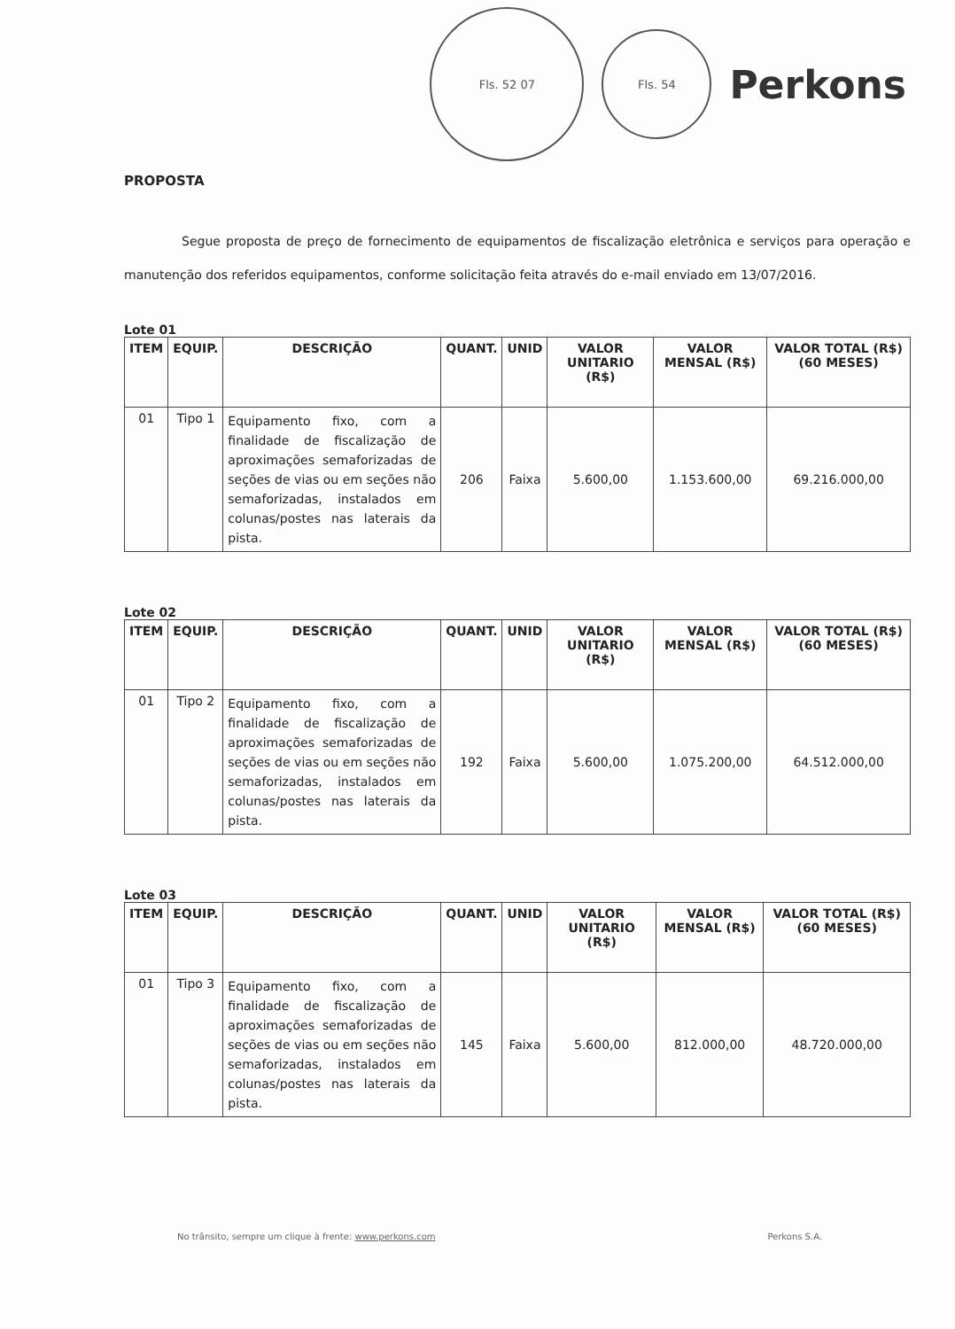Fls. 52 07
Fls. 54
Perkons
PROPOSTA
Segue proposta de preço de fornecimento de equipamentos de fiscalização eletrônica e serviços para operação e manutenção dos referidos equipamentos, conforme solicitação feita através do e-mail enviado em 13/07/2016.
Lote 01
| ITEM | EQUIP. | DESCRIÇÃO | QUANT. | UNID | VALOR UNITARIO (R$) | VALOR MENSAL (R$) | VALOR TOTAL (R$) (60 MESES) |
| --- | --- | --- | --- | --- | --- | --- | --- |
| 01 | Tipo 1 | Equipamento fixo, com a finalidade de fiscalização de aproximações semaforizadas de seções de vias ou em seções não semaforizadas, instalados em colunas/postes nas laterais da pista. | 206 | Faixa | 5.600,00 | 1.153.600,00 | 69.216.000,00 |
Lote 02
| ITEM | EQUIP. | DESCRIÇÃO | QUANT. | UNID | VALOR UNITARIO (R$) | VALOR MENSAL (R$) | VALOR TOTAL (R$) (60 MESES) |
| --- | --- | --- | --- | --- | --- | --- | --- |
| 01 | Tipo 2 | Equipamento fixo, com a finalidade de fiscalização de aproximações semaforizadas de seções de vias ou em seções não semaforizadas, instalados em colunas/postes nas laterais da pista. | 192 | Faixa | 5.600,00 | 1.075.200,00 | 64.512.000,00 |
Lote 03
| ITEM | EQUIP. | DESCRIÇÃO | QUANT. | UNID | VALOR UNITARIO (R$) | VALOR MENSAL (R$) | VALOR TOTAL (R$) (60 MESES) |
| --- | --- | --- | --- | --- | --- | --- | --- |
| 01 | Tipo 3 | Equipamento fixo, com a finalidade de fiscalização de aproximações semaforizadas de seções de vias ou em seções não semaforizadas, instalados em colunas/postes nas laterais da pista. | 145 | Faixa | 5.600,00 | 812.000,00 | 48.720.000,00 |
No trânsito, sempre um clique à frente: www.perkons.com
Perkons S.A.